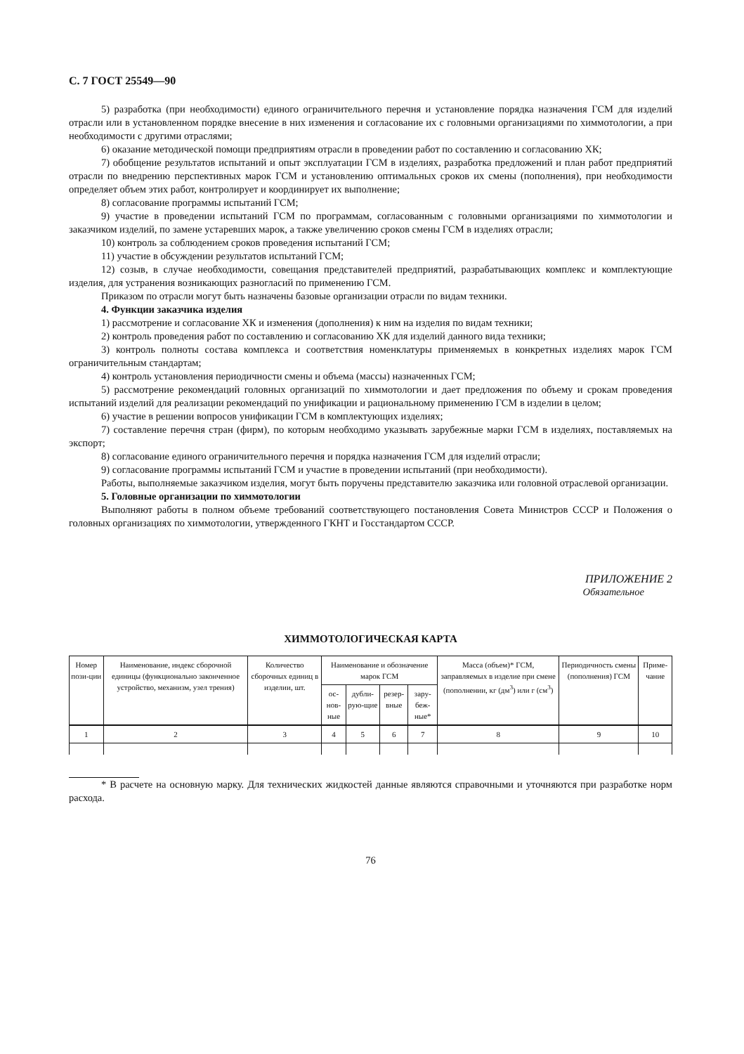С. 7 ГОСТ 25549—90
5) разработка (при необходимости) единого ограничительного перечня и установление порядка назначения ГСМ для изделий отрасли или в установленном порядке внесение в них изменения и согласование их с головными организациями по химмотологии, а при необходимости с другими отраслями;
6) оказание методической помощи предприятиям отрасли в проведении работ по составлению и согласованию ХК;
7) обобщение результатов испытаний и опыт эксплуатации ГСМ в изделиях, разработка предложений и план работ предприятий отрасли по внедрению перспективных марок ГСМ и установлению оптимальных сроков их смены (пополнения), при необходимости определяет объем этих работ, контролирует и координирует их выполнение;
8) согласование программы испытаний ГСМ;
9) участие в проведении испытаний ГСМ по программам, согласованным с головными организациями по химмотологии и заказчиком изделий, по замене устаревших марок, а также увеличению сроков смены ГСМ в изделиях отрасли;
10) контроль за соблюдением сроков проведения испытаний ГСМ;
11) участие в обсуждении результатов испытаний ГСМ;
12) созыв, в случае необходимости, совещания представителей предприятий, разрабатывающих комплекс и комплектующие изделия, для устранения возникающих разногласий по применению ГСМ.
Приказом по отрасли могут быть назначены базовые организации отрасли по видам техники.
4. Функции заказчика изделия
1) рассмотрение и согласование ХК и изменения (дополнения) к ним на изделия по видам техники;
2) контроль проведения работ по составлению и согласованию ХК для изделий данного вида техники;
3) контроль полноты состава комплекса и соответствия номенклатуры применяемых в конкретных изделиях марок ГСМ ограничительным стандартам;
4) контроль установления периодичности смены и объема (массы) назначенных ГСМ;
5) рассмотрение рекомендаций головных организаций по химмотологии и дает предложения по объему и срокам проведения испытаний изделий для реализации рекомендаций по унификации и рациональному применению ГСМ в изделии в целом;
6) участие в решении вопросов унификации ГСМ в комплектующих изделиях;
7) составление перечня стран (фирм), по которым необходимо указывать зарубежные марки ГСМ в изделиях, поставляемых на экспорт;
8) согласование единого ограничительного перечня и порядка назначения ГСМ для изделий отрасли;
9) согласование программы испытаний ГСМ и участие в проведении испытаний (при необходимости).
Работы, выполняемые заказчиком изделия, могут быть поручены представителю заказчика или головной отраслевой организации.
5. Головные организации по химмотологии
Выполняют работы в полном объеме требований соответствующего постановления Совета Министров СССР и Положения о головных организациях по химмотологии, утвержденного ГКНТ и Госстандартом СССР.
ПРИЛОЖЕНИЕ 2
Обязательное
ХИММОТОЛОГИЧЕСКАЯ КАРТА
| Номер пози-ции | Наименование, индекс сборочной единицы (функционально законченное устройство, механизм, узел трения) | Количество сборочных единиц в изделии, шт. | Наименование и обозначение марок ГСМ | | | | Масса (объем)* ГСМ, заправляемых в изделие при смене (пополнении, кг (дм<sup>3</sup>) или г (см<sup>3</sup>) | Периодичность смены (пополнения) ГСМ | Приме-чание |
| --- | --- | --- | --- | --- | --- | --- | --- | --- | --- |
| | | | ос-нов-ные | дубли-рую-щие | резер-вные | зару-беж-ные* | | | |
| 1 | 2 | 3 | 4 | 5 | 6 | 7 | 8 | 9 | 10 |
* В расчете на основную марку. Для технических жидкостей данные являются справочными и уточняются при разработке норм расхода.
76